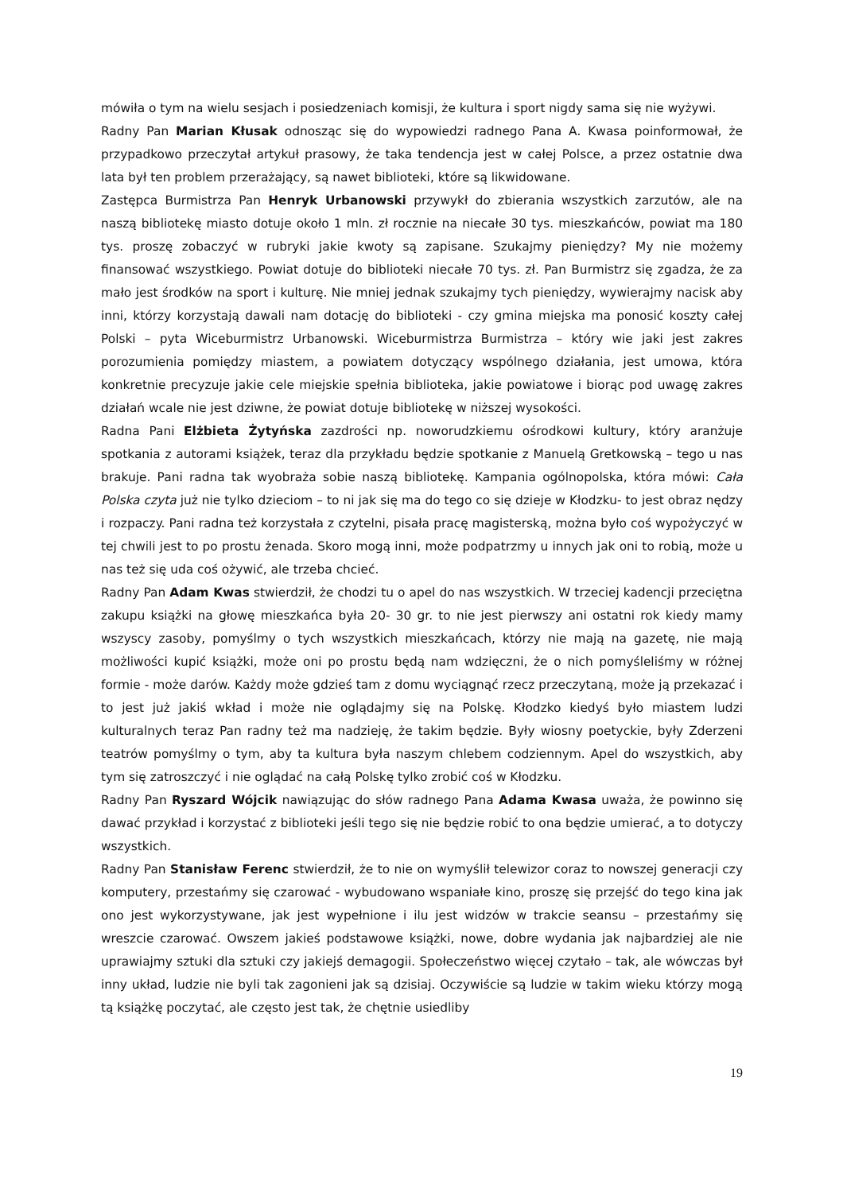mówiła o tym na wielu sesjach i posiedzeniach komisji, że kultura i sport nigdy sama się nie wyżywi.
Radny Pan Marian Kłusak odnosząc się do wypowiedzi radnego Pana A. Kwasa poinformował, że przypadkowo przeczytał artykuł prasowy, że taka tendencja jest w całej Polsce, a przez ostatnie dwa lata był ten problem przerażający, są nawet biblioteki, które są likwidowane.
Zastępca Burmistrza Pan Henryk Urbanowski przywykł do zbierania wszystkich zarzutów, ale na naszą bibliotekę miasto dotuje około 1 mln. zł rocznie na niecałe 30 tys. mieszkańców, powiat ma 180 tys. proszę zobaczyć w rubryki jakie kwoty są zapisane. Szukajmy pieniędzy? My nie możemy finansować wszystkiego. Powiat dotuje do biblioteki niecałe 70 tys. zł. Pan Burmistrz się zgadza, że za mało jest środków na sport i kulturę. Nie mniej jednak szukajmy tych pieniędzy, wywierajmy nacisk aby inni, którzy korzystają dawali nam dotację do biblioteki - czy gmina miejska ma ponosić koszty całej Polski – pyta Wiceburmistrz Urbanowski. Wiceburmistrza Burmistrza – który wie jaki jest zakres porozumienia pomiędzy miastem, a powiatem dotyczący wspólnego działania, jest umowa, która konkretnie precyzuje jakie cele miejskie spełnia biblioteka, jakie powiatowe i biorąc pod uwagę zakres działań wcale nie jest dziwne, że powiat dotuje bibliotekę w niższej wysokości.
Radna Pani Elżbieta Żytyńska zazdrości np. noworudzkiemu ośrodkowi kultury, który aranżuje spotkania z autorami książek, teraz dla przykładu będzie spotkanie z Manuelą Gretkowską – tego u nas brakuje. Pani radna tak wyobraża sobie naszą bibliotekę. Kampania ogólnopolska, która mówi: Cała Polska czyta już nie tylko dzieciom – to ni jak się ma do tego co się dzieje w Kłodzku- to jest obraz nędzy i rozpaczy. Pani radna też korzystała z czytelni, pisała pracę magisterską, można było coś wypożyczyć w tej chwili jest to po prostu żenada. Skoro mogą inni, może podpatrzmy u innych jak oni to robią, może u nas też się uda coś ożywić, ale trzeba chcieć.
Radny Pan Adam Kwas stwierdził, że chodzi tu o apel do nas wszystkich. W trzeciej kadencji przeciętna zakupu książki na głowę mieszkańca była 20- 30 gr. to nie jest pierwszy ani ostatni rok kiedy mamy wszyscy zasoby, pomyślmy o tych wszystkich mieszkańcach, którzy nie mają na gazetę, nie mają możliwości kupić książki, może oni po prostu będą nam wdzięczni, że o nich pomyśleliśmy w różnej formie - może darów. Każdy może gdzieś tam z domu wyciągnąć rzecz przeczytaną, może ją przekazać i to jest już jakiś wkład i może nie oglądajmy się na Polskę. Kłodzko kiedyś było miastem ludzi kulturalnych teraz Pan radny też ma nadzieję, że takim będzie. Były wiosny poetyckie, były Zderzeni teatrów pomyślmy o tym, aby ta kultura była naszym chlebem codziennym. Apel do wszystkich, aby tym się zatroszczyć i nie oglądać na całą Polskę tylko zrobić coś w Kłodzku.
Radny Pan Ryszard Wójcik nawiązując do słów radnego Pana Adama Kwasa uważa, że powinno się dawać przykład i korzystać z biblioteki jeśli tego się nie będzie robić to ona będzie umierać, a to dotyczy wszystkich.
Radny Pan Stanisław Ferenc stwierdził, że to nie on wymyślił telewizor coraz to nowszej generacji czy komputery, przestańmy się czarować - wybudowano wspaniałe kino, proszę się przejść do tego kina jak ono jest wykorzystywane, jak jest wypełnione i ilu jest widzów w trakcie seansu – przestańmy się wreszcie czarować. Owszem jakieś podstawowe książki, nowe, dobre wydania jak najbardziej ale nie uprawiajmy sztuki dla sztuki czy jakiejś demagogii. Społeczeństwo więcej czytało – tak, ale wówczas był inny układ, ludzie nie byli tak zagonieni jak są dzisiaj. Oczywiście są ludzie w takim wieku którzy mogą tą książkę poczytać, ale często jest tak, że chętnie usiedliby
19